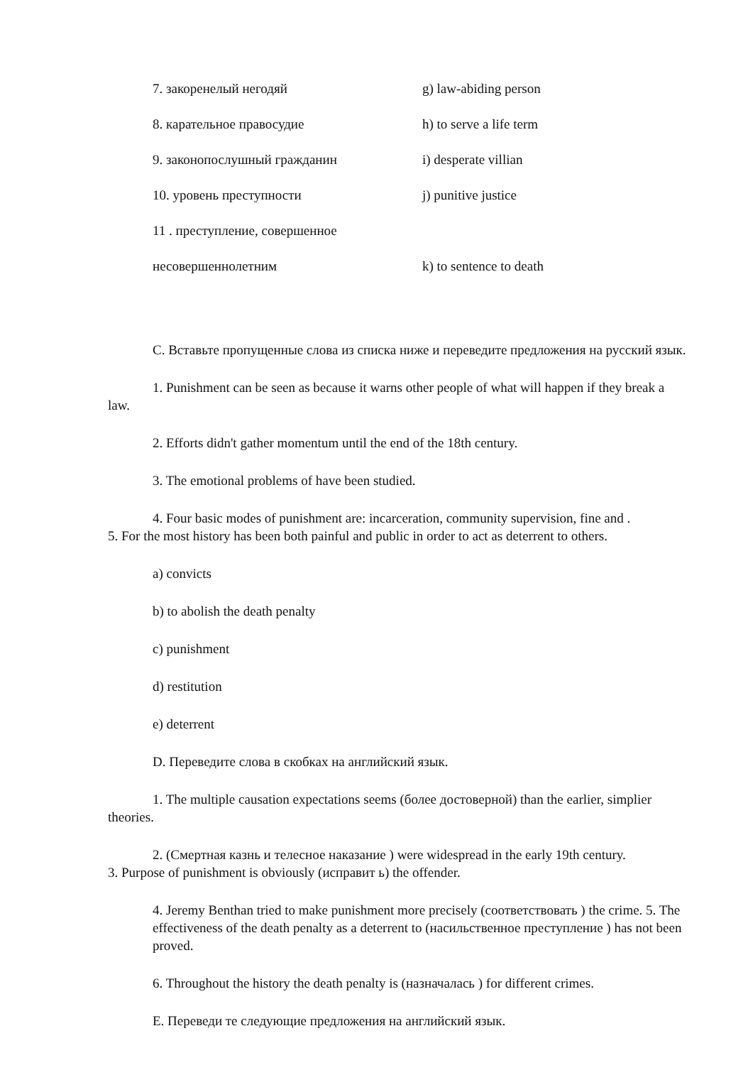7. закоренелый негодяй g) law-abiding person
8. карательное правосудие h) to serve a life term
9. законопослушный гражданин i) desperate villian
10. уровень преступности j) punitive justice
11 . преступление, совершенное
несовершеннолетним k) to sentence to death
C. Вставьте пропущенные слова из списка ниже и переведите предложения на русский язык.
1. Punishment can be seen as because it warns other people of what will happen if they break a law.
2. Efforts didn't gather momentum until the end of the 18th century.
3. The emotional problems of have been studied.
4. Four basic modes of punishment are: incarceration, community supervision, fine and .
5. For the most history has been both painful and public in order to act as deterrent to others.
a) convicts
b) to abolish the death penalty
c) punishment
d) restitution
e) deterrent
D. Переведите слова в скобках на английский язык.
1. The multiple causation expectations seems (более достоверной) than the earlier, simplier theories.
2. (Смертная казнь и телесное наказание ) were widespread in the early 19th century.
3. Purpose of punishment is obviously (исправит ь) the offender.
4. Jeremy Benthan tried to make punishment more precisely (соответствовать ) the crime. 5. The effectiveness of the death penalty as a deterrent to (насильственное преступление ) has not been proved.
6. Throughout the history the death penalty is (назначалась ) for different crimes.
E. Переведи те следующие предложения на английский язык.